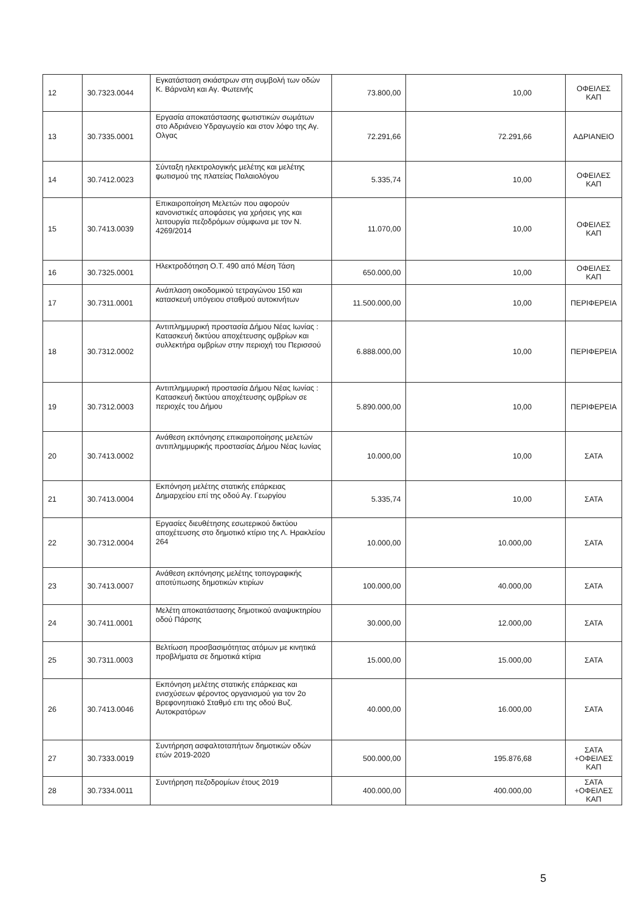| 12 | 30.7323.0044 | Εγκατάσταση σκιάστρων στη συμβολή των οδών Κ. Βάρναλη και Αγ. Φωτεινής | 73.800,00 | 10,00 | ΟΦΕΙΛΕΣ ΚΑΠ |
| 13 | 30.7335.0001 | Εργασία αποκατάστασης φωτιστικών σωμάτων στο Αδριάνειο Υδραγωγείο και στον λόφο της Αγ. Ολγας | 72.291,66 | 72.291,66 | ΑΔΡΙΑΝΕΙΟ |
| 14 | 30.7412.0023 | Σύνταξη ηλεκτρολογικής μελέτης και μελέτης φωτισμού της πλατείας Παλαιολόγου | 5.335,74 | 10,00 | ΟΦΕΙΛΕΣ ΚΑΠ |
| 15 | 30.7413.0039 | Επικαιροποίηση Μελετών που αφορούν κανονιστικές αποφάσεις για χρήσεις γης και λειτουργία πεζοδρόμων σύμφωνα με τον Ν. 4269/2014 | 11.070,00 | 10,00 | ΟΦΕΙΛΕΣ ΚΑΠ |
| 16 | 30.7325.0001 | Ηλεκτροδότηση Ο.Τ. 490 από Μέση Τάση | 650.000,00 | 10,00 | ΟΦΕΙΛΕΣ ΚΑΠ |
| 17 | 30.7311.0001 | Ανάπλαση οικοδομικού τετραγώνου 150 και κατασκευή υπόγειου σταθμού αυτοκινήτων | 11.500.000,00 | 10,00 | ΠΕΡΙΦΕΡΕΙΑ |
| 18 | 30.7312.0002 | Αντιπλημμυρική προστασία Δήμου Νέας Ιωνίας : Κατασκευή δικτύου αποχέτευσης ομβρίων και συλλεκτήρα ομβρίων στην περιοχή του Περισσού | 6.888.000,00 | 10,00 | ΠΕΡΙΦΕΡΕΙΑ |
| 19 | 30.7312.0003 | Αντιπλημμυρική προστασία Δήμου Νέας Ιωνίας : Κατασκευή δικτύου αποχέτευσης ομβρίων σε περιοχές του Δήμου | 5.890.000,00 | 10,00 | ΠΕΡΙΦΕΡΕΙΑ |
| 20 | 30.7413.0002 | Ανάθεση εκπόνησης επικαιροποίησης μελετών αντιπλημμυρικής προστασίας Δήμου Νέας Ιωνίας | 10.000,00 | 10,00 | ΣΑΤΑ |
| 21 | 30.7413.0004 | Εκπόνηση μελέτης στατικής επάρκειας Δημαρχείου επί της οδού Αγ. Γεωργίου | 5.335,74 | 10,00 | ΣΑΤΑ |
| 22 | 30.7312.0004 | Εργασίες διευθέτησης εσωτερικού δικτύου αποχέτευσης στο δημοτικό κτίριο της Λ. Ηρακλείου 264 | 10.000,00 | 10.000,00 | ΣΑΤΑ |
| 23 | 30.7413.0007 | Ανάθεση εκπόνησης μελέτης τοπογραφικής αποτύπωσης δημοτικών κτιρίων | 100.000,00 | 40.000,00 | ΣΑΤΑ |
| 24 | 30.7411.0001 | Μελέτη αποκατάστασης δημοτικού αναψυκτηρίου οδού Πάρσης | 30.000,00 | 12.000,00 | ΣΑΤΑ |
| 25 | 30.7311.0003 | Βελτίωση προσβασιμότητας ατόμων με κινητικά προβλήματα σε δημοτικά κτίρια | 15.000,00 | 15.000,00 | ΣΑΤΑ |
| 26 | 30.7413.0046 | Εκπόνηση μελέτης στατικής επάρκειας και ενισχύσεων φέροντος οργανισμού για τον 2ο Βρεφονηπιακό Σταθμό επι της οδού Βυζ. Αυτοκρατόρων | 40.000,00 | 16.000,00 | ΣΑΤΑ |
| 27 | 30.7333.0019 | Συντήρηση ασφαλτοταπήτων δημοτικών οδών ετών 2019-2020 | 500.000,00 | 195.876,68 | ΣΑΤΑ +ΟΦΕΙΛΕΣ ΚΑΠ |
| 28 | 30.7334.0011 | Συντήρηση πεζοδρομίων έτους 2019 | 400.000,00 | 400.000,00 | ΣΑΤΑ +ΟΦΕΙΛΕΣ ΚΑΠ |
5